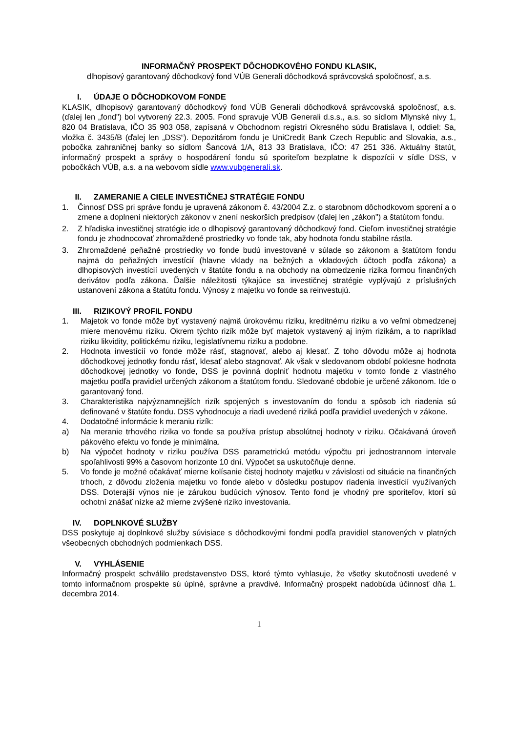INFORMAČNÝ PROSPEKT DÔCHODKOVÉHO FONDU KLASIK,
dlhopisový garantovaný dôchodkový fond VÚB Generali dôchodková správcovská spoločnosť, a.s.
I. ÚDAJE O DÔCHODKOVOM FONDE
KLASIK, dlhopisový garantovaný dôchodkový fond VÚB Generali dôchodková správcovská spoločnosť, a.s. (ďalej len „fond") bol vytvorený 22.3. 2005. Fond spravuje VÚB Generali d.s.s., a.s. so sídlom Mlynské nivy 1, 820 04 Bratislava, IČO 35 903 058, zapísaná v Obchodnom registri Okresného súdu Bratislava I, oddiel: Sa, vložka č. 3435/B (ďalej len „DSS“). Depozitárom fondu je UniCredit Bank Czech Republic and Slovakia, a.s., pobočka zahraničnej banky so sídlom Šancová 1/A, 813 33 Bratislava, IČO: 47 251 336. Aktuálny štatút, informačný prospekt a správy o hospodárení fondu sú sporiteľom bezplatne k dispozícii v sídle DSS, v pobočkách VÚB, a.s. a na webovom sídle www.vubgenerali.sk.
II. ZAMERANIE A CIELE INVESTIČNEJ STRATÉGIE FONDU
1. Činnosť DSS pri správe fondu je upravená zákonom č. 43/2004 Z.z. o starobnom dôchodkovom sporení a o zmene a doplnení niektorých zákonov v znení neskorších predpisov (ďalej len „zákon") a štatútom fondu.
2. Z hľadiska investičnej stratégie ide o dlhopisový garantovaný dôchodkový fond. Cieľom investičnej stratégie fondu je zhodnocovať zhromaždené prostriedky vo fonde tak, aby hodnota fondu stabilne rástla.
3. Zhromaždené peňažné prostriedky vo fonde budú investované v súlade so zákonom a štatútom fondu najmä do peňažných investícií (hlavne vklady na bežných a vkladových účtoch podľa zákona) a dlhopisových investícií uvedených v štatúte fondu a na obchody na obmedzenie rizika formou finančných derivátov podľa zákona. Ďalšie náležitosti týkajúce sa investičnej stratégie vyplývajú z príslušných ustanovení zákona a štatútu fondu. Výnosy z majetku vo fonde sa reinvestujú.
III. RIZIKOVÝ PROFIL FONDU
1. Majetok vo fonde môže byť vystavený najmä úrokovému riziku, kreditnému riziku a vo veľmi obmedzenej miere menovému riziku. Okrem týchto rizík môže byť majetok vystavený aj iným rizikám, a to napríklad riziku likvidity, politickému riziku, legislatívnemu riziku a podobne.
2. Hodnota investícií vo fonde môže rásť, stagnovať, alebo aj klesať. Z toho dôvodu môže aj hodnota dôchodkovej jednotky fondu rásť, klesať alebo stagnovať. Ak však v sledovanom období poklesne hodnota dôchodkovej jednotky vo fonde, DSS je povinná doplniť hodnotu majetku v tomto fonde z vlastného majetku podľa pravidiel určených zákonom a štatútom fondu. Sledované obdobie je určené zákonom. Ide o garantovaný fond.
3. Charakteristika najvýznamnejších rizík spojených s investovaním do fondu a spôsob ich riadenia sú definované v štatúte fondu. DSS vyhodnocuje a riadi uvedené riziká podľa pravidiel uvedených v zákone.
4. Dodatočné informácie k meraniu rizík:
a) Na meranie trhového rizika vo fonde sa používa prístup absolútnej hodnoty v riziku. Očakávaná úroveň pákového efektu vo fonde je minimálna.
b) Na výpočet hodnoty v riziku používa DSS parametrickú metódu výpočtu pri jednostrannom intervale spoľahlivosti 99% a časovom horizonte 10 dní. Výpočet sa uskutočňuje denne.
5. Vo fonde je možné očakávať mierne kolísanie čistej hodnoty majetku v závislosti od situácie na finančných trhoch, z dôvodu zloženia majetku vo fonde alebo v dôsledku postupov riadenia investícií využívaných DSS. Doterajší výnos nie je zárukou budúcich výnosov. Tento fond je vhodný pre sporiteľov, ktorí sú ochotní znášať nízke až mierne zvýšené riziko investovania.
IV. DOPLNKOVÉ SLUŽBY
DSS poskytuje aj doplnkové služby súvisiace s dôchodkovými fondmi podľa pravidiel stanovených v platných všeobecných obchodných podmienkach DSS.
V. VYHLÁSENIE
Informačný prospekt schválilo predstavenstvo DSS, ktoré týmto vyhlasuje, že všetky skutočnosti uvedené v tomto informačnom prospekte sú úplné, správne a pravdivé. Informačný prospekt nadobúda účinnosť dňa 1. decembra 2014.
1